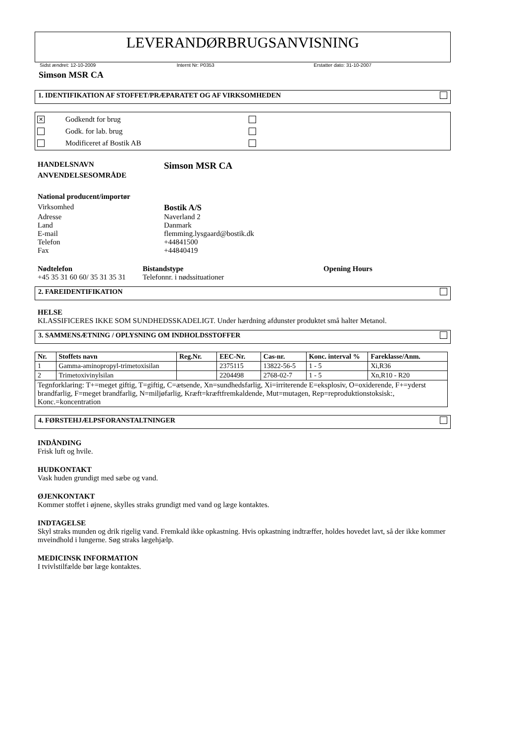LEVERANDØRBRUGSANVISNING
Sidst ændret: 12-10-2009 Internt Nr: P0353 Erstatter dato: 31-10-2007
Simson MSR CA
1. IDENTIFIKATION AF STOFFET/PRÆPARATET OG AF VIRKSOMHEDEN
✕ Godkendt for brug
Godk. for lab. brug
Modificeret af Bostik AB
HANDELSNAVN Simson MSR CA ANVENDELSESOMRÅDE
National producent/importør
Virksomhed Bostik A/S Adresse Naverland 2 Land Danmark E-mail flemming.lysgaard@bostik.dk Telefon +44841500 Fax +44840419
Nødtelefon Bistandstype Opening Hours +45 35 31 60 60/ 35 31 35 31 Telefonnr. i nødssituationer
2. FAREIDENTIFIKATION
HELSE
KLASSIFICERES IKKE SOM SUNDHEDSSKADELIGT. Under hærdning afdunster produktet små halter Metanol.
3. SAMMENSÆTNING / OPLYSNING OM INDHOLDSSTOFFER
| Nr. | Stoffets navn | Reg.Nr. | EEC-Nr. | Cas-nr. | Konc. interval % | Fareklasse/Anm. |
| --- | --- | --- | --- | --- | --- | --- |
| 1 | Gamma-aminopropyl-trimetoxisilan | | 2375115 | 13822-56-5 | 1 - 5 | Xi,R36 |
| 2 | Trimetoxivinylsilan | | 2204498 | 2768-02-7 | 1 - 5 | Xn,R10 - R20 |
| Tegnforklaring: T+=meget giftig, T=giftig, C=ætsende, Xn=sundhedsfarlig, Xi=irriterende E=eksplosiv, O=oxiderende, F+=yderst brandfarlig, F=meget brandfarlig, N=miljøfarlig, Kræft=kræftfremkaldende, Mut=mutagen, Rep=reproduktionstoksisk:, Konc.=koncentration | | | | | | |
4. FØRSTEHJÆLPSFORANSTALTNINGER
INDÅNDING
Frisk luft og hvile.
HUDKONTAKT
Vask huden grundigt med sæbe og vand.
ØJENKONTAKT
Kommer stoffet i øjnene, skylles straks grundigt med vand og læge kontaktes.
INDTAGELSE
Skyl straks munden og drik rigelig vand. Fremkald ikke opkastning. Hvis opkastning indtræffer, holdes hovedet lavt, så der ikke kommer mveindhold i lungerne. Søg straks lægehjælp.
MEDICINSK INFORMATION
I tvivlstilfælde bør læge kontaktes.